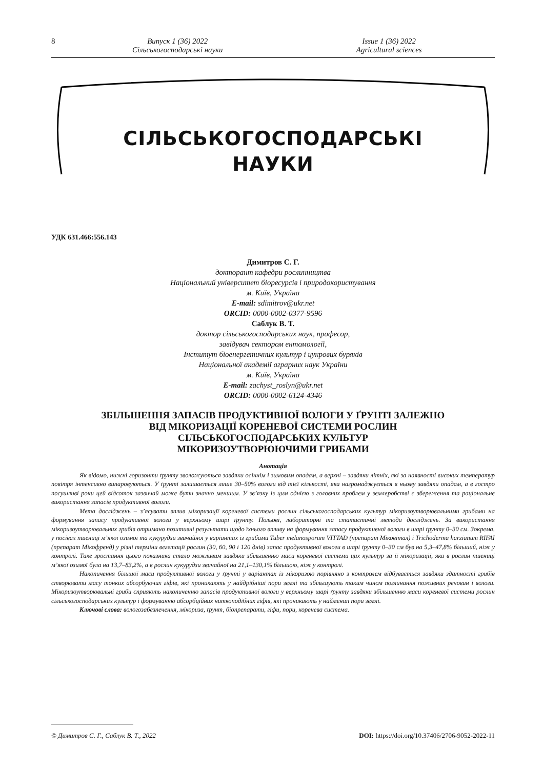8 Випуск 1 (36) 2022
Сільськогосподарські науки
Issue 1 (36) 2022
Agricultural sciences
СІЛЬСЬКОГОСПОДАРСЬКІ
НАУКИ
УДК 631.466:556.143
Димитров С. Г.
докторант кафедри рослинництва
Національний університет біоресурсів і природокористування
м. Київ, Україна
E-mail: sdimitrov@ukr.net
ORCID: 0000-0002-0377-9596
Саблук В. Т.
доктор сільськогосподарських наук, професор,
завідувач сектором ентомології,
Інститут біоенергетичних культур і цукрових буряків
Національної академії аграрних наук України
м. Київ, Україна
E-mail: zachyst_roslyn@ukr.net
ORCID: 0000-0002-6124-4346
ЗБІЛЬШЕННЯ ЗАПАСІВ ПРОДУКТИВНОЇ ВОЛОГИ У ҐРУНТІ ЗАЛЕЖНО
ВІД МІКОРИЗАЦІЇ КОРЕНЕВОЇ СИСТЕМИ РОСЛИН
СІЛЬСЬКОГОСПОДАРСЬКИХ КУЛЬТУР
МІКОРИЗОУТВОРЮЮЧИМИ ГРИБАМИ
Анотація
Як відомо, нижні горизонти ґрунту зволожуються завдяки осіннім і зимовим опадам, а верхні – завдяки літніх, які за наявності високих температур повітря інтенсивно випаровуються. У ґрунті залишається лише 30–50% вологи від тієї кількості, яка нагромаджується в ньому завдяки опадам, а в гостро посушливі роки цей відсоток зазвичай може бути значно меншим. У зв’язку із цим однією з головних проблем у землеробстві є збереження та раціональне використання запасів продуктивної вологи.
Мета досліджень – з’ясувати вплив мікоризації кореневої системи рослин сільськогосподарських культур мікоризоутворювальними грибами на формування запасу продуктивної вологи у верхньому шарі ґрунту. Польові, лабораторні та статистичні методи досліджень. За використання мікоризоутворювальних грибів отримано позитивні результати щодо їхнього впливу на формування запасу продуктивної вологи в шарі ґрунту 0–30 см. Зокрема, у посівах пшениці м’якої озимої та кукурудзи звичайної у варіантах із грибами Tuber melanosporum VITTAD (препарат Міковітал) і Trichoderma harzianum RIFAI (препарат Мікофренд) у різні терміни вегетації рослин (30, 60, 90 і 120 днів) запас продуктивної вологи в шарі ґрунту 0–30 см був на 5,3–47,8% більший, ніж у контролі. Таке зростання цього показника стало можливим завдяки збільшенню маси кореневої системи цих культур за її мікоризації, яка в рослин пшениці м’якої озимої була на 13,7–83,2%, а в рослин кукурудзи звичайної на 21,1–130,1% більшою, ніж у контролі.
Накопичення більшої маси продуктивної вологи у ґрунті у варіантах із мікоризою порівняно з контролем відбувається завдяки здатності грибів створювати масу тонких абсорбуючих гіфів, які проникають у найдрібніші пори землі та збільшують таким чином поглинання поживних речовин і вологи. Мікоризоутворювальні гриби сприяють накопиченню запасів продуктивної вологи у верхньому шарі ґрунту завдяки збільшенню маси кореневої системи рослин сільськогосподарських культур і формуванню абсорбційних ниткоподібних гіфів, які проникають у найменші пори землі.
Ключові слова: вологозабезпечення, мікориза, ґрунт, біопрепарати, гіфи, пори, коренева система.
© Димитров С. Г., Саблук В. Т., 2022 DOI: https://doi.org/10.37406/2706-9052-2022-11